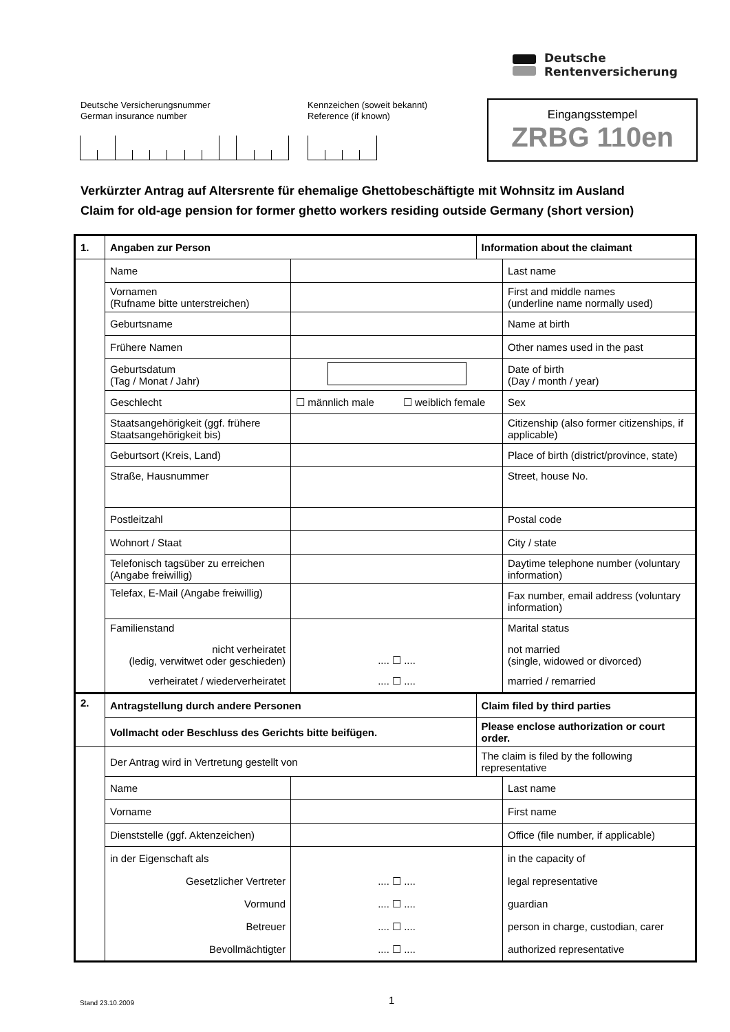Deutsche
Rentenversicherung
Deutsche Versicherungsnummer
German insurance number
Kennzeichen (soweit bekannt)
Reference (if known)
Eingangsstempel
ZRBG 110en
Verkürzter Antrag auf Altersrente für ehemalige Ghettobeschäftigte mit Wohnsitz im Ausland
Claim for old-age pension for former ghetto workers residing outside Germany (short version)
| 1. | Angaben zur Person | | Information about the claimant | |
| | Name | | | Last name |
| | Vornamen (Rufname bitte unterstreichen) | | | First and middle names (underline name normally used) |
| | Geburtsname | | | Name at birth |
| | Frühere Namen | | | Other names used in the past |
| | Geburtsdatum (Tag / Monat / Jahr) | | | Date of birth (Day / month / year) |
| | Geschlecht | ☐ männlich male ☐ weiblich female | | Sex |
| | Staatsangehörigkeit (ggf. frühere Staatsangehörigkeit bis) | | | Citizenship (also former citizenships, if applicable) |
| | Geburtsort (Kreis, Land) | | | Place of birth (district/province, state) |
| | Straße, Hausnummer | | | Street, house No. |
| | Postleitzahl | | | Postal code |
| | Wohnort / Staat | | | City / state |
| | Telefonisch tagsüber zu erreichen (Angabe freiwillig) | | | Daytime telephone number (voluntary information) |
| | Telefax, E-Mail (Angabe freiwillig) | | | Fax number, email address (voluntary information) |
| | Familienstand nicht verheiratet (ledig, verwitwet oder geschieden) | .... ☐ .... | | Marital status not married (single, widowed or divorced) |
| | verheiratet / wiederverheiratet | .... ☐ .... | | married / remarried |
| 2. | Antragstellung durch andere Personen | | Claim filed by third parties | |
| | Vollmacht oder Beschluss des Gerichts bitte beifügen. | | Please enclose authorization or court order. | |
| | Der Antrag wird in Vertretung gestellt von | | The claim is filed by the following representative | |
| | Name | | | Last name |
| | Vorname | | | First name |
| | Dienststelle (ggf. Aktenzeichen) | | | Office (file number, if applicable) |
| | in der Eigenschaft als | | | in the capacity of |
| | Gesetzlicher Vertreter | .... ☐ .... | | legal representative |
| | Vormund | .... ☐ .... | | guardian |
| | Betreuer | .... ☐ .... | | person in charge, custodian, carer |
| | Bevollmächtigter | .... ☐ .... | | authorized representative |
Stand 23.10.2009 1